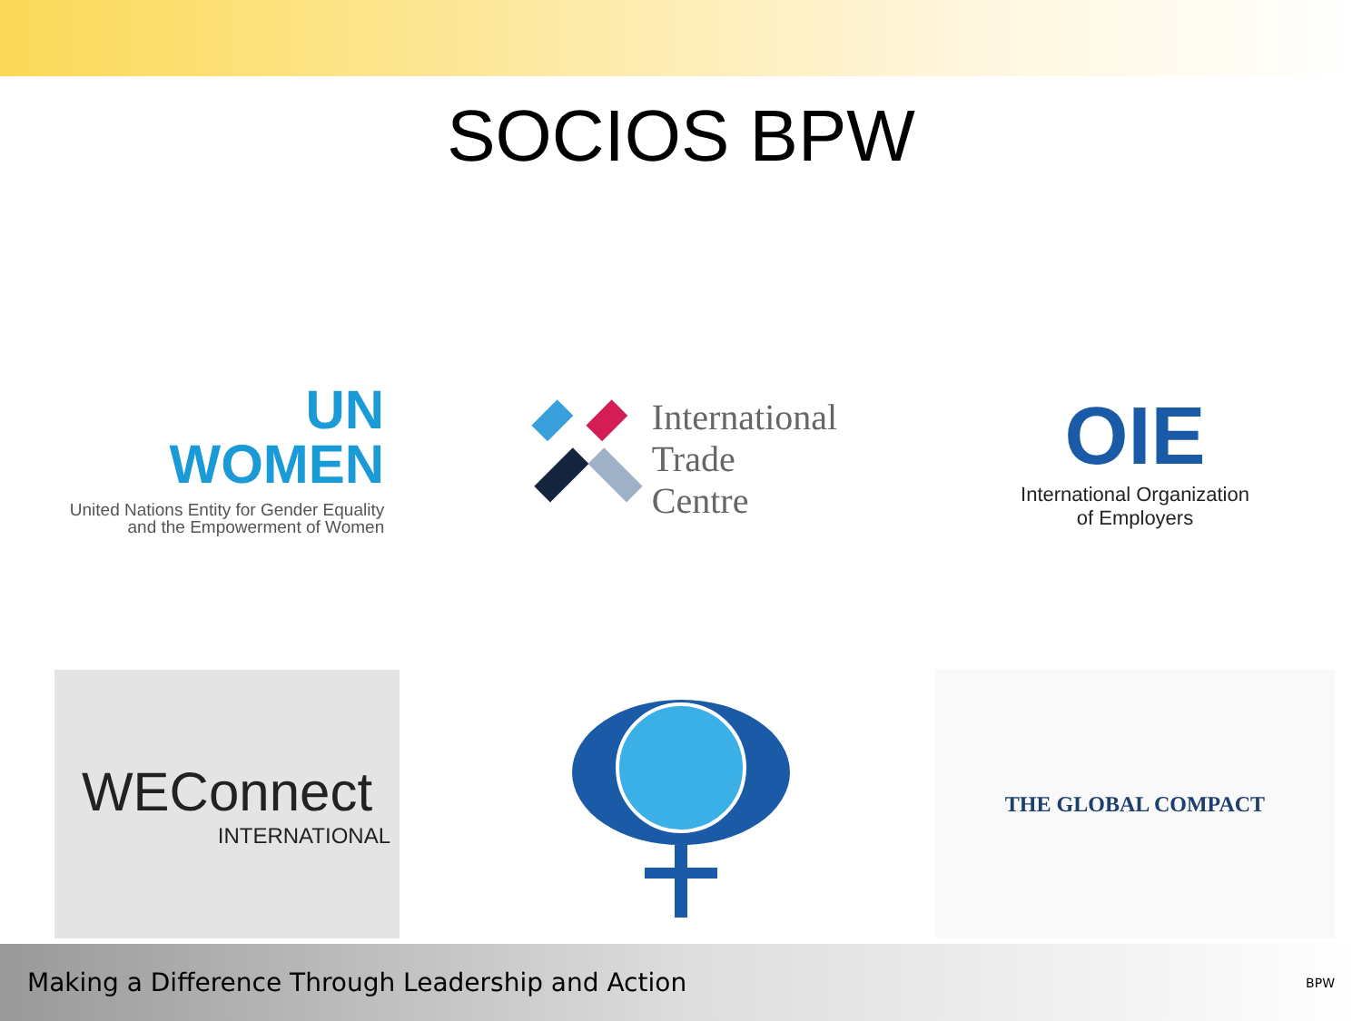SOCIOS BPW
UN
WOMEN
United Nations Entity for Gender Equality
and the Empowerment of Women
International
Trade
Centre
OIE
International Organization
of Employers
WEConnect
INTERNATIONAL
THE GLOBAL COMPACT
Making a Difference Through Leadership and Action BPW